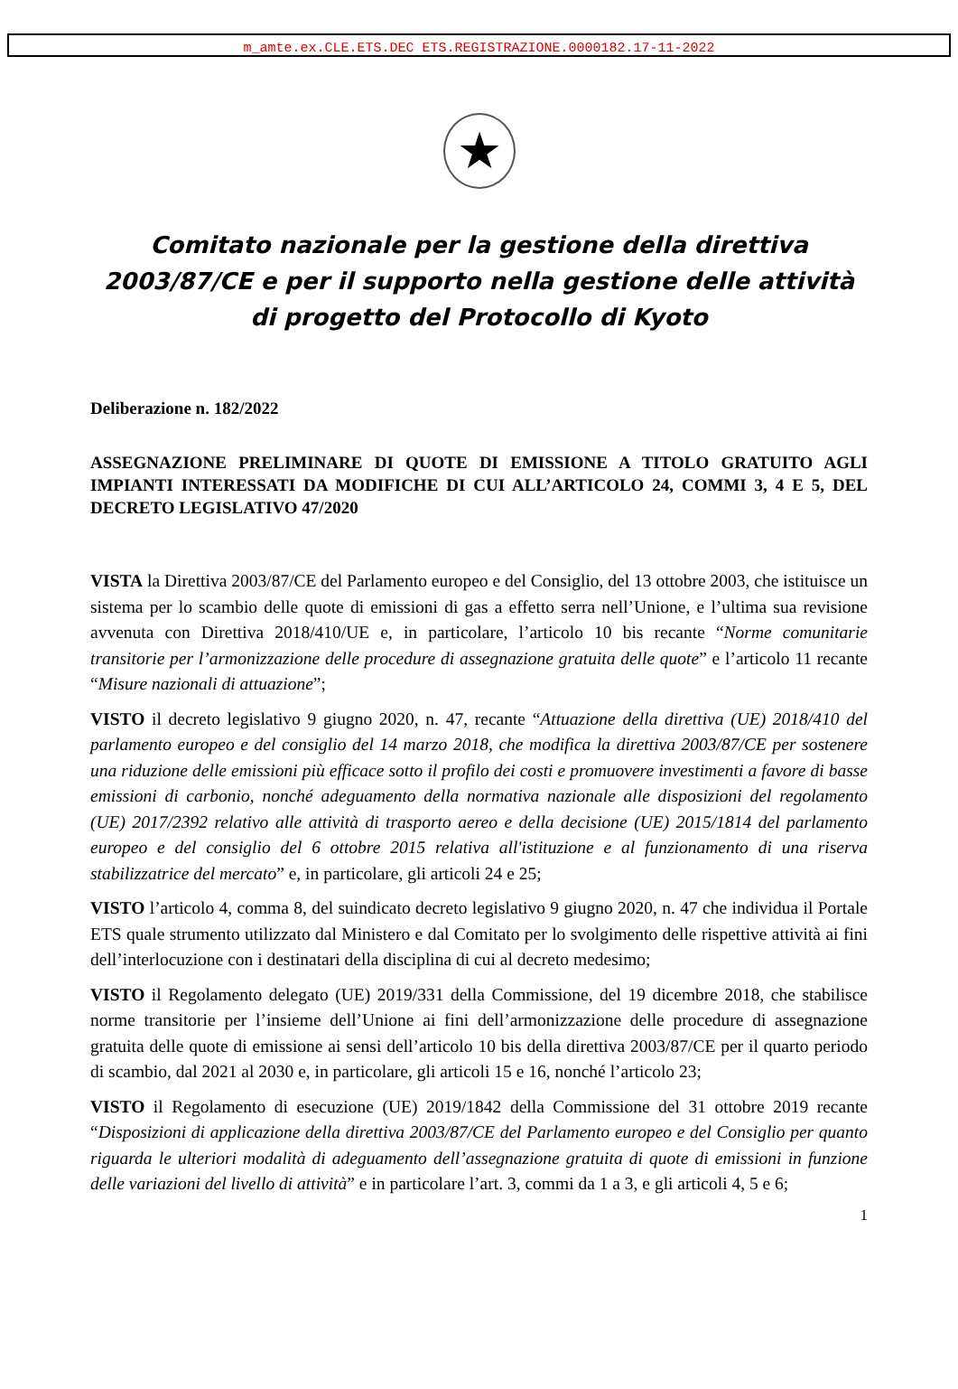m_amte.ex.CLE.ETS.DEC ETS.REGISTRAZIONE.0000182.17-11-2022
★
Comitato nazionale per la gestione della direttiva 2003/87/CE e per il supporto nella gestione delle attività di progetto del Protocollo di Kyoto
Deliberazione n. 182/2022
ASSEGNAZIONE PRELIMINARE DI QUOTE DI EMISSIONE A TITOLO GRATUITO AGLI IMPIANTI INTERESSATI DA MODIFICHE DI CUI ALL’ARTICOLO 24, COMMI 3, 4 E 5, DEL DECRETO LEGISLATIVO 47/2020
VISTA la Direttiva 2003/87/CE del Parlamento europeo e del Consiglio, del 13 ottobre 2003, che istituisce un sistema per lo scambio delle quote di emissioni di gas a effetto serra nell’Unione, e l’ultima sua revisione avvenuta con Direttiva 2018/410/UE e, in particolare, l’articolo 10 bis recante “Norme comunitarie transitorie per l’armonizzazione delle procedure di assegnazione gratuita delle quote” e l’articolo 11 recante “Misure nazionali di attuazione”;
VISTO il decreto legislativo 9 giugno 2020, n. 47, recante “Attuazione della direttiva (UE) 2018/410 del parlamento europeo e del consiglio del 14 marzo 2018, che modifica la direttiva 2003/87/CE per sostenere una riduzione delle emissioni più efficace sotto il profilo dei costi e promuovere investimenti a favore di basse emissioni di carbonio, nonché adeguamento della normativa nazionale alle disposizioni del regolamento (UE) 2017/2392 relativo alle attività di trasporto aereo e della decisione (UE) 2015/1814 del parlamento europeo e del consiglio del 6 ottobre 2015 relativa all'istituzione e al funzionamento di una riserva stabilizzatrice del mercato” e, in particolare, gli articoli 24 e 25;
VISTO l’articolo 4, comma 8, del suindicato decreto legislativo 9 giugno 2020, n. 47 che individua il Portale ETS quale strumento utilizzato dal Ministero e dal Comitato per lo svolgimento delle rispettive attività ai fini dell’interlocuzione con i destinatari della disciplina di cui al decreto medesimo;
VISTO il Regolamento delegato (UE) 2019/331 della Commissione, del 19 dicembre 2018, che stabilisce norme transitorie per l’insieme dell’Unione ai fini dell’armonizzazione delle procedure di assegnazione gratuita delle quote di emissione ai sensi dell’articolo 10 bis della direttiva 2003/87/CE per il quarto periodo di scambio, dal 2021 al 2030 e, in particolare, gli articoli 15 e 16, nonché l’articolo 23;
VISTO il Regolamento di esecuzione (UE) 2019/1842 della Commissione del 31 ottobre 2019 recante “Disposizioni di applicazione della direttiva 2003/87/CE del Parlamento europeo e del Consiglio per quanto riguarda le ulteriori modalità di adeguamento dell’assegnazione gratuita di quote di emissioni in funzione delle variazioni del livello di attività” e in particolare l’art. 3, commi da 1 a 3, e gli articoli 4, 5 e 6;
1